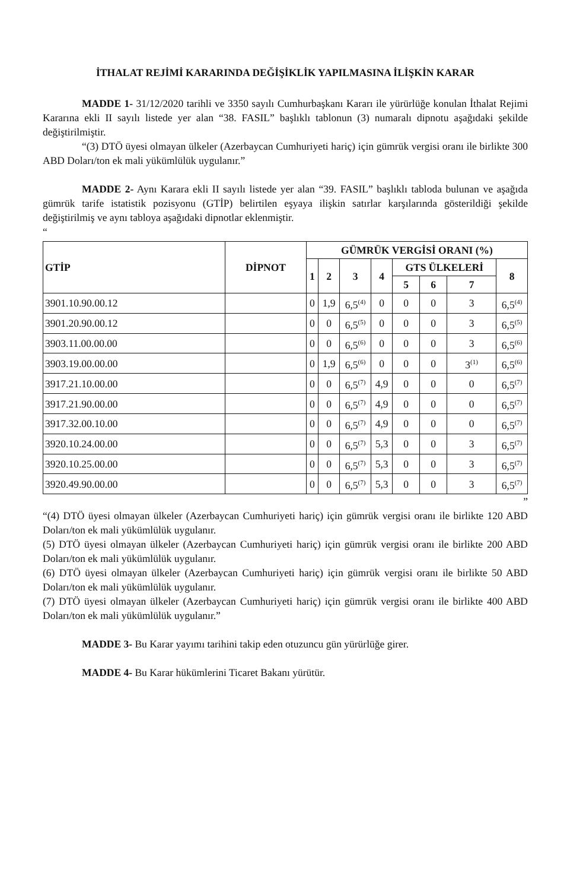İTHALAT REJİMİ KARARINDA DEĞİŞİKLİK YAPILMASINA İLİŞKİN KARAR
MADDE 1- 31/12/2020 tarihli ve 3350 sayılı Cumhurbaşkanı Kararı ile yürürlüğe konulan İthalat Rejimi Kararına ekli II sayılı listede yer alan “38. FASIL” başlıklı tablonun (3) numaralı dipnotu aşağıdaki şekilde değiştirilmiştir.
“(3) DTÖ üyesi olmayan ülkeler (Azerbaycan Cumhuriyeti hariç) için gümrük vergisi oranı ile birlikte 300 ABD Doları/ton ek mali yükümlülük uygulanır.”
MADDE 2- Aynı Karara ekli II sayılı listede yer alan “39. FASIL” başlıklı tabloda bulunan ve aşağıda gümrük tarife istatistik pozisyonu (GTİP) belirtilen eşyaya ilişkin satırlar karşılarında gösterildiği şekilde değiştirilmiş ve aynı tabloya aşağıdaki dipnotlar eklenmiştir.
“
| GTİP | DİPNOT | GÜMRÜK VERGİSİ ORANI (%) | | | | | | | |
| --- | --- | --- | --- | --- | --- | --- | --- | --- | --- |
| | | 1 | 2 | 3 | 4 | GTS ÜLKELERİ | | | 8 |
| | | | | | | 5 | 6 | 7 | |
| 3901.10.90.00.12 | | 0 | 1,9 | 6,5<sup>(4)</sup> | 0 | 0 | 0 | 3 | 6,5<sup>(4)</sup> |
| 3901.20.90.00.12 | | 0 | 0 | 6,5<sup>(5)</sup> | 0 | 0 | 0 | 3 | 6,5<sup>(5)</sup> |
| 3903.11.00.00.00 | | 0 | 0 | 6,5<sup>(6)</sup> | 0 | 0 | 0 | 3 | 6,5<sup>(6)</sup> |
| 3903.19.00.00.00 | | 0 | 1,9 | 6,5<sup>(6)</sup> | 0 | 0 | 0 | 3<sup>(1)</sup> | 6,5<sup>(6)</sup> |
| 3917.21.10.00.00 | | 0 | 0 | 6,5<sup>(7)</sup> | 4,9 | 0 | 0 | 0 | 6,5<sup>(7)</sup> |
| 3917.21.90.00.00 | | 0 | 0 | 6,5<sup>(7)</sup> | 4,9 | 0 | 0 | 0 | 6,5<sup>(7)</sup> |
| 3917.32.00.10.00 | | 0 | 0 | 6,5<sup>(7)</sup> | 4,9 | 0 | 0 | 0 | 6,5<sup>(7)</sup> |
| 3920.10.24.00.00 | | 0 | 0 | 6,5<sup>(7)</sup> | 5,3 | 0 | 0 | 3 | 6,5<sup>(7)</sup> |
| 3920.10.25.00.00 | | 0 | 0 | 6,5<sup>(7)</sup> | 5,3 | 0 | 0 | 3 | 6,5<sup>(7)</sup> |
| 3920.49.90.00.00 | | 0 | 0 | 6,5<sup>(7)</sup> | 5,3 | 0 | 0 | 3 | 6,5<sup>(7)</sup> |
”
“(4) DTÖ üyesi olmayan ülkeler (Azerbaycan Cumhuriyeti hariç) için gümrük vergisi oranı ile birlikte 120 ABD Doları/ton ek mali yükümlülük uygulanır.
(5) DTÖ üyesi olmayan ülkeler (Azerbaycan Cumhuriyeti hariç) için gümrük vergisi oranı ile birlikte 200 ABD Doları/ton ek mali yükümlülük uygulanır.
(6) DTÖ üyesi olmayan ülkeler (Azerbaycan Cumhuriyeti hariç) için gümrük vergisi oranı ile birlikte 50 ABD Doları/ton ek mali yükümlülük uygulanır.
(7) DTÖ üyesi olmayan ülkeler (Azerbaycan Cumhuriyeti hariç) için gümrük vergisi oranı ile birlikte 400 ABD Doları/ton ek mali yükümlülük uygulanır.”
MADDE 3- Bu Karar yayımı tarihini takip eden otuzuncu gün yürürlüğe girer.
MADDE 4- Bu Karar hükümlerini Ticaret Bakanı yürütür.